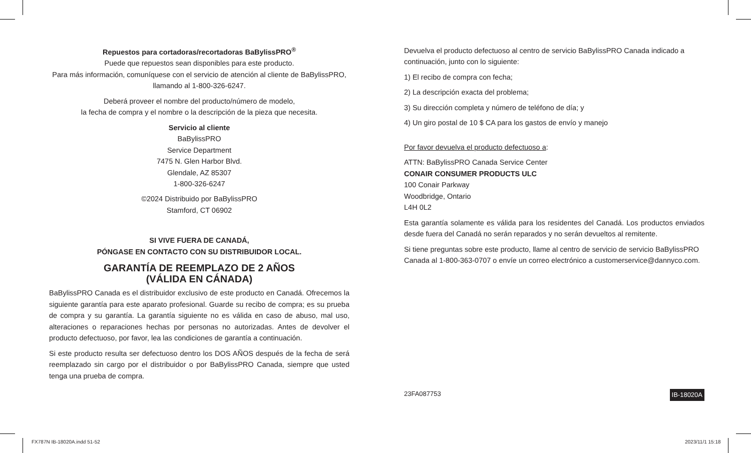Repuestos para cortadoras/recortadoras BaBylissPRO<sup>®</sup>
Puede que repuestos sean disponibles para este producto.
Para más información, comuníquese con el servicio de atención al cliente de BaBylissPRO, llamando al 1-800-326-6247.
Deberá proveer el nombre del producto/número de modelo,
la fecha de compra y el nombre o la descripción de la pieza que necesita.
Servicio al cliente
BaBylissPRO
Service Department
7475 N. Glen Harbor Blvd.
Glendale, AZ 85307
1-800-326-6247
©2024 Distribuido por BaBylissPRO
Stamford, CT 06902
SI VIVE FUERA DE CANADÁ,
PÓNGASE EN CONTACTO CON SU DISTRIBUIDOR LOCAL.
GARANTÍA DE REEMPLAZO DE 2 AÑOS
(VÁLIDA EN CÁNADA)
BaBylissPRO Canada es el distribuidor exclusivo de este producto en Canadá. Ofrecemos la siguiente garantía para este aparato profesional. Guarde su recibo de compra; es su prueba de compra y su garantía. La garantía siguiente no es válida en caso de abuso, mal uso, alteraciones o reparaciones hechas por personas no autorizadas. Antes de devolver el producto defectuoso, por favor, lea las condiciones de garantía a continuación.
Si este producto resulta ser defectuoso dentro los DOS AÑOS después de la fecha de será reemplazado sin cargo por el distribuidor o por BaBylissPRO Canada, siempre que usted tenga una prueba de compra.
Devuelva el producto defectuoso al centro de servicio BaBylissPRO Canada indicado a continuación, junto con lo siguiente:
1) El recibo de compra con fecha;
2) La descripción exacta del problema;
3) Su dirección completa y número de teléfono de día; y
4) Un giro postal de 10 $ CA para los gastos de envío y manejo
Por favor devuelva el producto defectuoso a:
ATTN: BaBylissPRO Canada Service Center
CONAIR CONSUMER PRODUCTS ULC
100 Conair Parkway
Woodbridge, Ontario
L4H 0L2
Esta garantía solamente es válida para los residentes del Canadá. Los productos enviados desde fuera del Canadá no serán reparados y no serán devueltos al remitente.
Si tiene preguntas sobre este producto, llame al centro de servicio de servicio BaBylissPRO Canada al 1-800-363-0707 o envíe un correo electrónico a customerservice@dannyco.com.
23FA087753 IB-18020A
FX787N IB-18020A.indd 51-52 2023/11/1 15:18